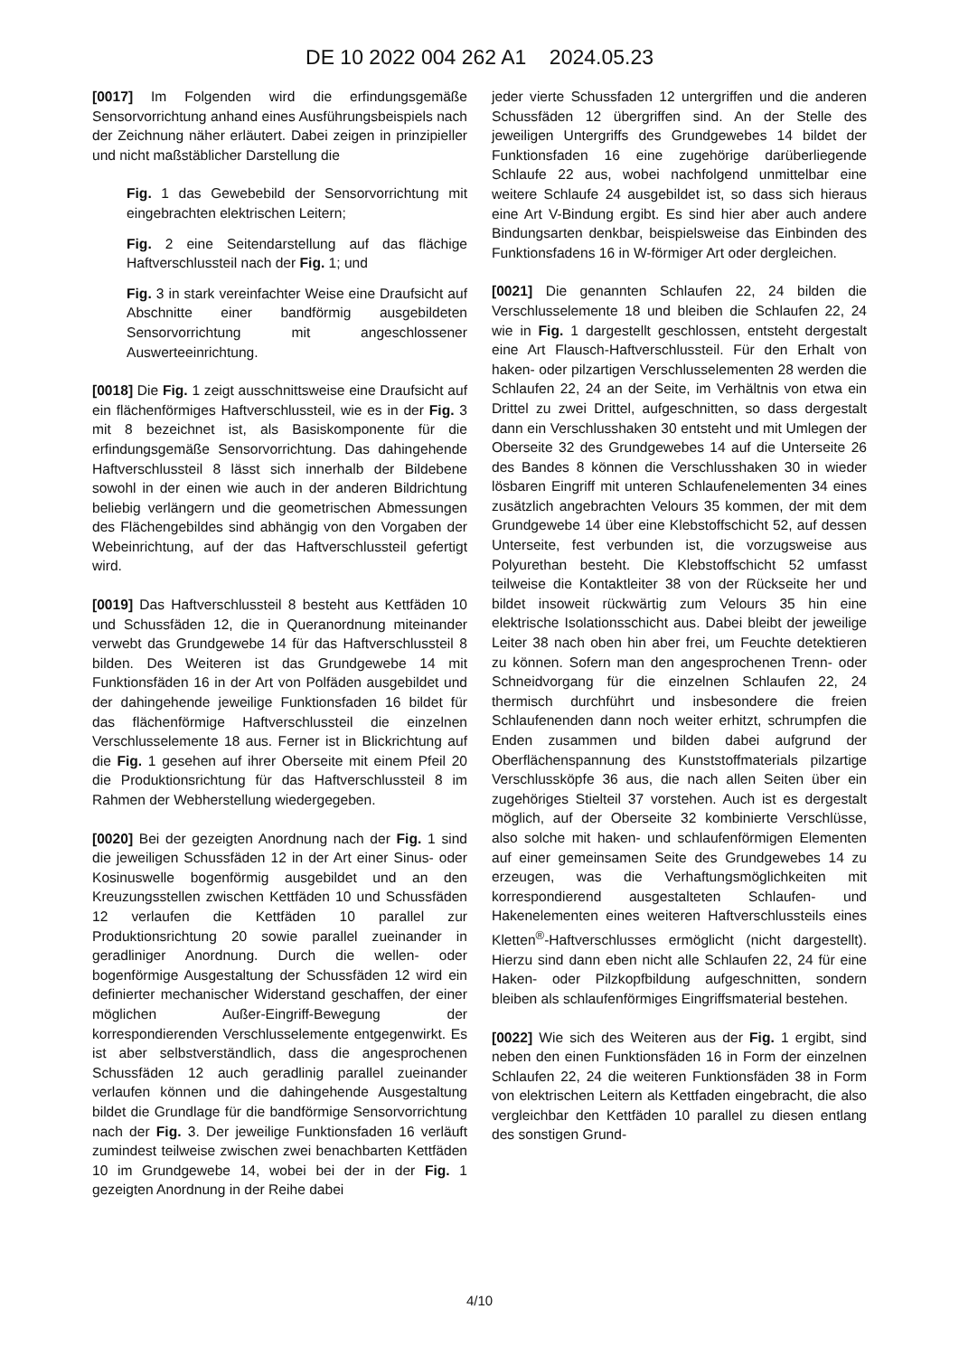DE 10 2022 004 262 A1 2024.05.23
[0017] Im Folgenden wird die erfindungsgemäße Sensorvorrichtung anhand eines Ausführungsbeispiels nach der Zeichnung näher erläutert. Dabei zeigen in prinzipieller und nicht maßstäblicher Darstellung die
Fig. 1 das Gewebebild der Sensorvorrichtung mit eingebrachten elektrischen Leitern;
Fig. 2 eine Seitendarstellung auf das flächige Haftverschlussteil nach der Fig. 1; und
Fig. 3 in stark vereinfachter Weise eine Draufsicht auf Abschnitte einer bandförmig ausgebildeten Sensorvorrichtung mit angeschlossener Auswerteeinrichtung.
[0018] Die Fig. 1 zeigt ausschnittsweise eine Draufsicht auf ein flächenförmiges Haftverschlussteil, wie es in der Fig. 3 mit 8 bezeichnet ist, als Basiskomponente für die erfindungsgemäße Sensorvorrichtung. Das dahingehende Haftverschlussteil 8 lässt sich innerhalb der Bildebene sowohl in der einen wie auch in der anderen Bildrichtung beliebig verlängern und die geometrischen Abmessungen des Flächengebildes sind abhängig von den Vorgaben der Webeinrichtung, auf der das Haftverschlussteil gefertigt wird.
[0019] Das Haftverschlussteil 8 besteht aus Kettfäden 10 und Schussfäden 12, die in Queranordnung miteinander verwebt das Grundgewebe 14 für das Haftverschlussteil 8 bilden. Des Weiteren ist das Grundgewebe 14 mit Funktionsfäden 16 in der Art von Polfäden ausgebildet und der dahingehende jeweilige Funktionsfaden 16 bildet für das flächenförmige Haftverschlussteil die einzelnen Verschlusselemente 18 aus. Ferner ist in Blickrichtung auf die Fig. 1 gesehen auf ihrer Oberseite mit einem Pfeil 20 die Produktionsrichtung für das Haftverschlussteil 8 im Rahmen der Webherstellung wiedergegeben.
[0020] Bei der gezeigten Anordnung nach der Fig. 1 sind die jeweiligen Schussfäden 12 in der Art einer Sinus- oder Kosinuswelle bogenförmig ausgebildet und an den Kreuzungsstellen zwischen Kettfäden 10 und Schussfäden 12 verlaufen die Kettfäden 10 parallel zur Produktionsrichtung 20 sowie parallel zueinander in geradliniger Anordnung. Durch die wellen- oder bogenförmige Ausgestaltung der Schussfäden 12 wird ein definierter mechanischer Widerstand geschaffen, der einer möglichen Außer-Eingriff-Bewegung der korrespondierenden Verschlusselemente entgegenwirkt. Es ist aber selbstverständlich, dass die angesprochenen Schussfäden 12 auch geradlinig parallel zueinander verlaufen können und die dahingehende Ausgestaltung bildet die Grundlage für die bandförmige Sensorvorrichtung nach der Fig. 3. Der jeweilige Funktionsfaden 16 verläuft zumindest teilweise zwischen zwei benachbarten Kettfäden 10 im Grundgewebe 14, wobei bei der in der Fig. 1 gezeigten Anordnung in der Reihe dabei
jeder vierte Schussfaden 12 untergriffen und die anderen Schussfäden 12 übergriffen sind. An der Stelle des jeweiligen Untergriffs des Grundgewebes 14 bildet der Funktionsfaden 16 eine zugehörige darüberliegende Schlaufe 22 aus, wobei nachfolgend unmittelbar eine weitere Schlaufe 24 ausgebildet ist, so dass sich hieraus eine Art V-Bindung ergibt. Es sind hier aber auch andere Bindungsarten denkbar, beispielsweise das Einbinden des Funktionsfadens 16 in W-förmiger Art oder dergleichen.
[0021] Die genannten Schlaufen 22, 24 bilden die Verschlusselemente 18 und bleiben die Schlaufen 22, 24 wie in Fig. 1 dargestellt geschlossen, entsteht dergestalt eine Art Flausch-Haftverschlussteil. Für den Erhalt von haken- oder pilzartigen Verschlusselementen 28 werden die Schlaufen 22, 24 an der Seite, im Verhältnis von etwa ein Drittel zu zwei Drittel, aufgeschnitten, so dass dergestalt dann ein Verschlusshaken 30 entsteht und mit Umlegen der Oberseite 32 des Grundgewebes 14 auf die Unterseite 26 des Bandes 8 können die Verschlusshaken 30 in wieder lösbaren Eingriff mit unteren Schlaufenelementen 34 eines zusätzlich angebrachten Velours 35 kommen, der mit dem Grundgewebe 14 über eine Klebstoffschicht 52, auf dessen Unterseite, fest verbunden ist, die vorzugsweise aus Polyurethan besteht. Die Klebstoffschicht 52 umfasst teilweise die Kontaktleiter 38 von der Rückseite her und bildet insoweit rückwärtig zum Velours 35 hin eine elektrische Isolationsschicht aus. Dabei bleibt der jeweilige Leiter 38 nach oben hin aber frei, um Feuchte detektieren zu können. Sofern man den angesprochenen Trenn- oder Schneidvorgang für die einzelnen Schlaufen 22, 24 thermisch durchführt und insbesondere die freien Schlaufenenden dann noch weiter erhitzt, schrumpfen die Enden zusammen und bilden dabei aufgrund der Oberflächenspannung des Kunststoffmaterials pilzartige Verschlussköpfe 36 aus, die nach allen Seiten über ein zugehöriges Stielteil 37 vorstehen. Auch ist es dergestalt möglich, auf der Oberseite 32 kombinierte Verschlüsse, also solche mit haken- und schlaufenförmigen Elementen auf einer gemeinsamen Seite des Grundgewebes 14 zu erzeugen, was die Verhaftungsmöglichkeiten mit korrespondierend ausgestalteten Schlaufen- und Hakenelementen eines weiteren Haftverschlussteils eines Kletten<sup>®</sup>-Haftverschlusses ermöglicht (nicht dargestellt). Hierzu sind dann eben nicht alle Schlaufen 22, 24 für eine Haken- oder Pilzkopfbildung aufgeschnitten, sondern bleiben als schlaufenförmiges Eingriffsmaterial bestehen.
[0022] Wie sich des Weiteren aus der Fig. 1 ergibt, sind neben den einen Funktionsfäden 16 in Form der einzelnen Schlaufen 22, 24 die weiteren Funktionsfäden 38 in Form von elektrischen Leitern als Kettfaden eingebracht, die also vergleichbar den Kettfäden 10 parallel zu diesen entlang des sonstigen Grund-
4/10